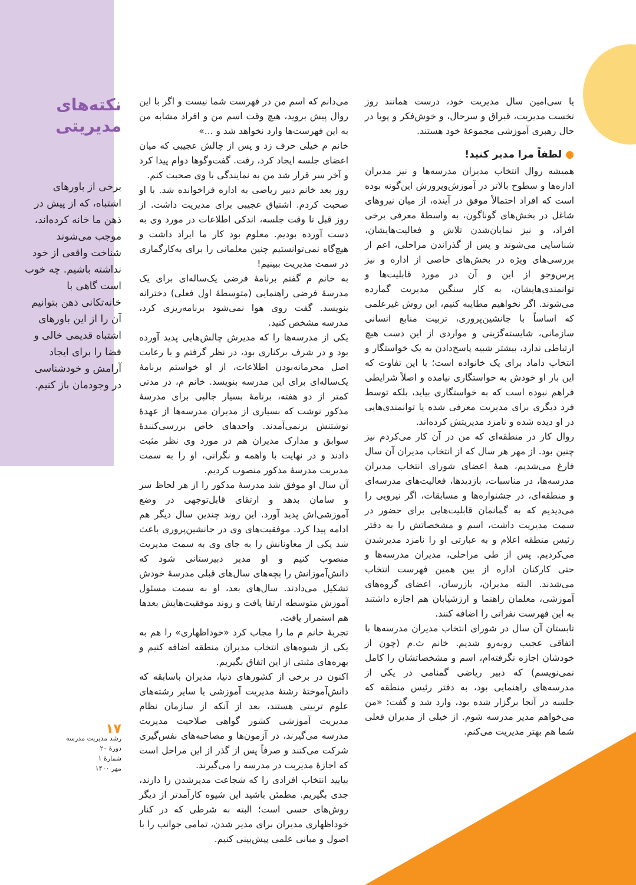یا سی‌امین سال مدیریت خود، درست همانند روز نخست مدیریت، قبراق و سرحال، و خوش‌فکر و پویا در حال رهبری آموزشی مجموعهٔ خود هستند.
● لطفاً مرا مدیر کنید!
همیشه روال انتخاب مدیران مدرسه‌ها و نیز مدیران اداره‌ها و سطوح بالاتر در آموزش‌وپرورش این‌گونه بوده است که افراد احتمالاً موفق در آینده، از میان نیروهای شاغل در بخش‌های گوناگون، به واسطهٔ معرفی برخی افراد، و نیز نمایان‌شدن تلاش و فعالیت‌هایشان، شناسایی می‌شوند و پس از گذراندن مراحلی، اعم از بررسی‌های ویژه در بخش‌های خاصی از اداره و نیز پرس‌وجو از این و آن در مورد قابلیت‌ها و توانمندی‌هایشان، به کار سنگین مدیریت گمارده می‌شوند. اگر نخواهیم مطایبه کنیم، این روش غیرعلمی که اساساً با جانشین‌پروری، تربیت منابع انسانی سازمانی، شایسته‌گزینی و مواردی از این دست هیچ ارتباطی ندارد، بیشتر شبیه پاسخ‌دادن به یک خواستگار و انتخاب داماد برای یک خانواده است؛ با این تفاوت که این بار او خودش به خواستگاری نیامده و اصلاً شرایطی فراهم نبوده است که به خواستگاری بیاید، بلکه توسط فرد دیگری برای مدیریت معرفی شده یا توانمندی‌هایی در او دیده شده و نامزد مدیریتش کرده‌اند.
روال کار در منطقه‌ای که من در آن کار می‌کردم نیز چنین بود. از مهر هر سال که از انتخاب مدیران آن سال فارغ می‌شدیم، همهٔ اعضای شورای انتخاب مدیران مدرسه‌ها، در مناسبات، بازدیدها، فعالیت‌های مدرسه‌ای و منطقه‌ای، در جشنواره‌ها و مسابقات، اگر نیرویی را می‌دیدیم که به گمانمان قابلیت‌هایی برای حضور در سمت مدیریت داشت، اسم و مشخصاتش را به دفتر رئیس منطقه اعلام و به عبارتی او را نامزد مدیرشدن می‌کردیم. پس از طی مراحلی، مدیران مدرسه‌ها و حتی کارکنان اداره از بین همین فهرست انتخاب می‌شدند. البته مدیران، بازرسان، اعضای گروه‌های آموزشی، معلمان راهنما و ارزشیابان هم اجازه داشتند به این فهرست نفراتی را اضافه کنند.
تابستان آن سال در شورای انتخاب مدیران مدرسه‌ها با اتفاقی عجیب روبه‌رو شدیم. خانم ث.م (چون از خودشان اجازه نگرفته‌ام، اسم و مشخصاتشان را کامل نمی‌نویسم) که دبیر ریاضی گمنامی در یکی از مدرسه‌های راهنمایی بود، به دفتر رئیس منطقه که جلسه در آنجا برگزار شده بود، وارد شد و گفت: «من می‌خواهم مدیر مدرسه شوم. از خیلی از مدیران فعلی شما هم بهتر مدیریت می‌کنم.
می‌دانم که اسم من در فهرست شما نیست و اگر با این روال پیش بروید، هیچ وقت اسم من و افراد مشابه من به این فهرست‌ها وارد نخواهد شد و ...»
خانم م خیلی حرف زد و پس از چالش عجیبی که میان اعضای جلسه ایجاد کرد، رفت. گفت‌وگوها دوام پیدا کرد و آخر سر قرار شد من به نمایندگی با وی صحبت کنم.
روز بعد خانم دبیر ریاضی به اداره فراخوانده شد. با او صحبت کردم. اشتیاق عجیبی برای مدیریت داشت. از روز قبل تا وقت جلسه، اندکی اطلاعات در مورد وی به دست آورده بودیم. معلوم بود کار ما ایراد داشت و هیچ‌گاه نمی‌توانستیم چنین معلمانی را برای به‌کارگماری در سمت مدیریت ببینیم!
به خانم م گفتم برنامهٔ فرضی یک‌ساله‌ای برای یک مدرسهٔ فرضی راهنمایی (متوسطهٔ اول فعلی) دخترانه بنویسد. گفت روی هوا نمی‌شود برنامه‌ریزی کرد، مدرسه مشخص کنید.
یکی از مدرسه‌ها را که مدیرش چالش‌هایی پدید آورده بود و در شرف برکناری بود، در نظر گرفتم و با رعایت اصل محرمانه‌بودن اطلاعات، از او خواستم برنامهٔ یک‌ساله‌ای برای این مدرسه بنویسد. خانم م، در مدتی کمتر از دو هفته، برنامهٔ بسیار جالبی برای مدرسهٔ مذکور نوشت که بسیاری از مدیران مدرسه‌ها از عهدهٔ نوشتنش برنمی‌آمدند. واحدهای خاص بررسی‌کنندهٔ سوابق و مدارک مدیران هم در مورد وی نظر مثبت دادند و در نهایت با واهمه و نگرانی، او را به سمت مدیریت مدرسهٔ مذکور منصوب کردیم.
آن سال او موفق شد مدرسهٔ مذکور را از هر لحاظ سر و سامان بدهد و ارتقای قابل‌توجهی در وضع آموزشی‌اش پدید آورد. این روند چندین سال دیگر هم ادامه پیدا کرد. موفقیت‌های وی در جانشین‌پروری باعث شد یکی از معاونانش را به جای وی به سمت مدیریت منصوب کنیم و او مدیر دبیرستانی شود که دانش‌آموزانش را بچه‌های سال‌های قبلی مدرسهٔ خودش تشکیل می‌دادند. سال‌های بعد، او به سمت مسئول آموزش متوسطه ارتقا یافت و روند موفقیت‌هایش بعدها هم استمرار یافت.
تجربهٔ خانم م ما را مجاب کرد «خوداظهاری» را هم به یکی از شیوه‌های انتخاب مدیران منطقه اضافه کنیم و بهره‌های مثبتی از این اتفاق بگیریم.
اکنون در برخی از کشورهای دنیا، مدیران باسابقه که دانش‌آموختهٔ رشتهٔ مدیریت آموزشی یا سایر رشته‌های علوم تربیتی هستند، بعد از آنکه از سازمان نظام مدیریت آموزشی کشور گواهی صلاحیت مدیریت مدرسه می‌گیرند، در آزمون‌ها و مصاحبه‌های نفس‌گیری شرکت می‌کنند و صرفاً پس از گذر از این مراحل است که اجازهٔ مدیریت در مدرسه را می‌گیرند.
بیایید انتخاب افرادی را که شجاعت مدیرشدن را دارند، جدی بگیریم. مطمئن باشید این شیوه کارآمدتر از دیگر روش‌های حسی است؛ البته به شرطی که در کنار خوداظهاری مدیران برای مدیر شدن، تمامی جوانب را با اصول و مبانی علمی پیش‌بینی کنیم.
نکته‌های مدیریتی
برخی از باورهای اشتباه، که از پیش در ذهن ما خانه کرده‌اند، موجب می‌شوند شناخت واقعی از خود نداشته باشیم. چه خوب است گاهی با خانه‌تکانی ذهن بتوانیم آن را از این باورهای اشتباه قدیمی خالی و فضا را برای ایجاد آرامش و خودشناسی در وجودمان باز کنیم.
۱۷
رشد مدیریت مدرسه
دورهٔ ۲۰
شمارهٔ ۱
مهر ۱۴۰۰